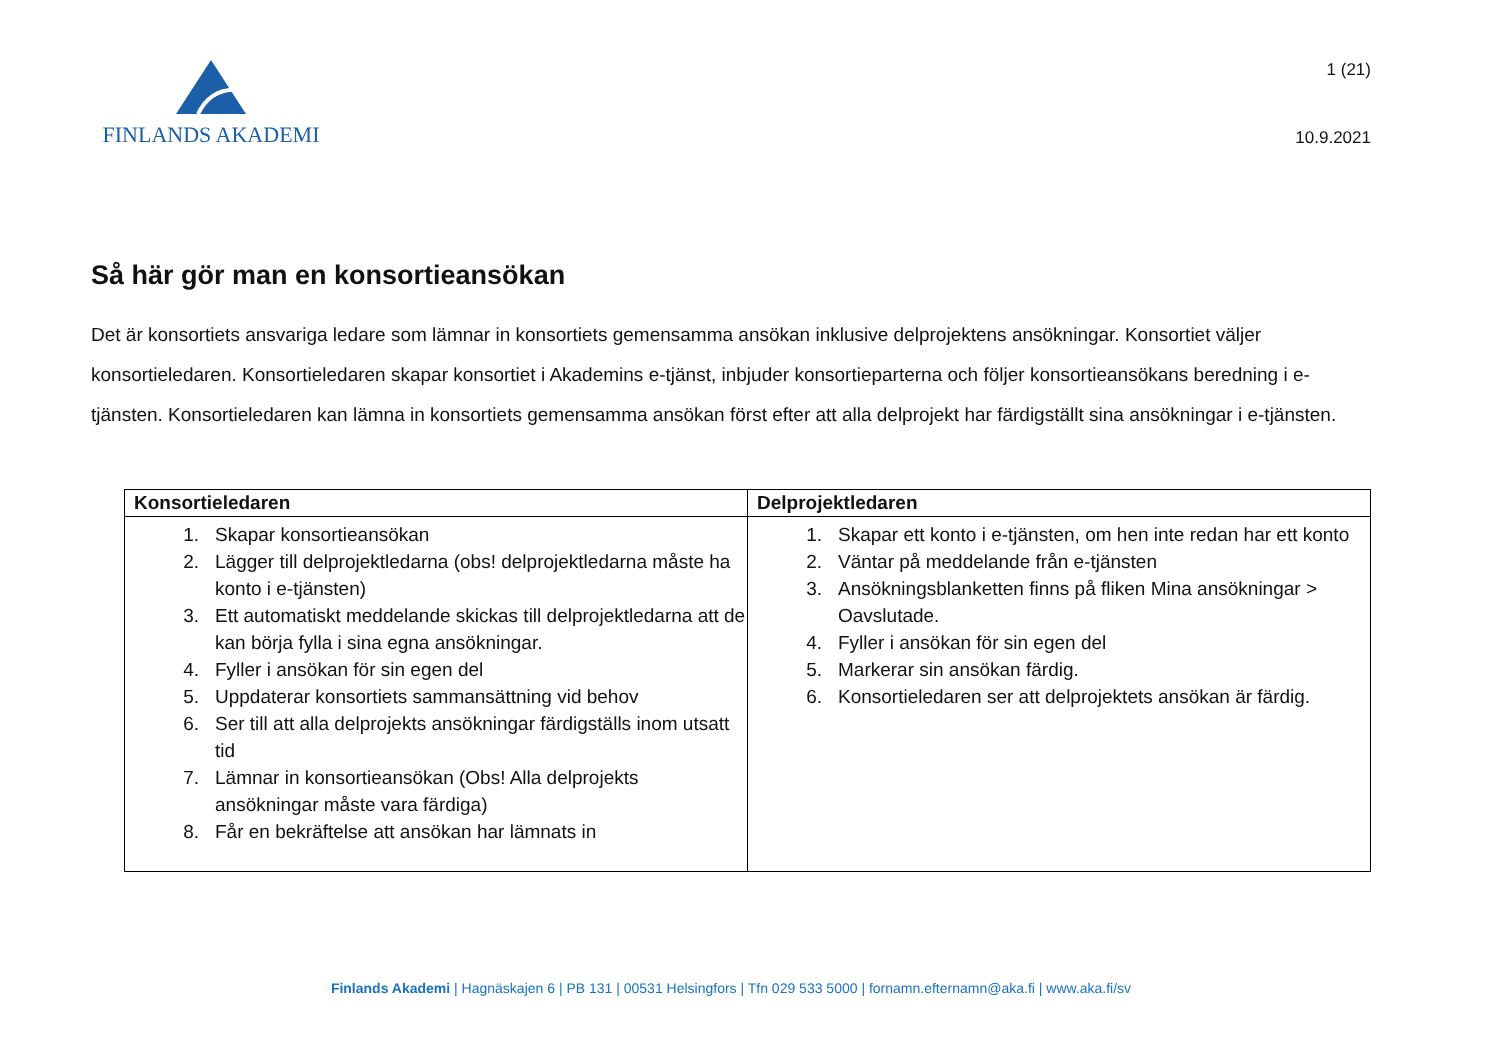FINLANDS AKADEMI
1 (21)
10.9.2021
Så här gör man en konsortieansökan
Det är konsortiets ansvariga ledare som lämnar in konsortiets gemensamma ansökan inklusive delprojektens ansökningar. Konsortiet väljer konsortieledaren. Konsortieledaren skapar konsortiet i Akademins e-tjänst, inbjuder konsortieparterna och följer konsortieansökans beredning i e-tjänsten. Konsortieledaren kan lämna in konsortiets gemensamma ansökan först efter att alla delprojekt har färdigställt sina ansökningar i e-tjänsten.
| Konsortieledaren | Delprojektledaren |
| --- | --- |
| 1. Skapar konsortieansökan 2. Lägger till delprojektledarna (obs! delprojektledarna måste ha konto i e-tjänsten) 3. Ett automatiskt meddelande skickas till delprojektledarna att de kan börja fylla i sina egna ansökningar. 4. Fyller i ansökan för sin egen del 5. Uppdaterar konsortiets sammansättning vid behov 6. Ser till att alla delprojekts ansökningar färdigställs inom utsatt tid 7. Lämnar in konsortieansökan (Obs! Alla delprojekts ansökningar måste vara färdiga) 8. Får en bekräftelse att ansökan har lämnats in | 1. Skapar ett konto i e-tjänsten, om hen inte redan har ett konto 2. Väntar på meddelande från e-tjänsten 3. Ansökningsblanketten finns på fliken Mina ansökningar > Oavslutade. 4. Fyller i ansökan för sin egen del 5. Markerar sin ansökan färdig. 6. Konsortieledaren ser att delprojektets ansökan är färdig. |
Finlands Akademi | Hagnäskajen 6 | PB 131 | 00531 Helsingfors | Tfn 029 533 5000 | fornamn.efternamn@aka.fi | www.aka.fi/sv